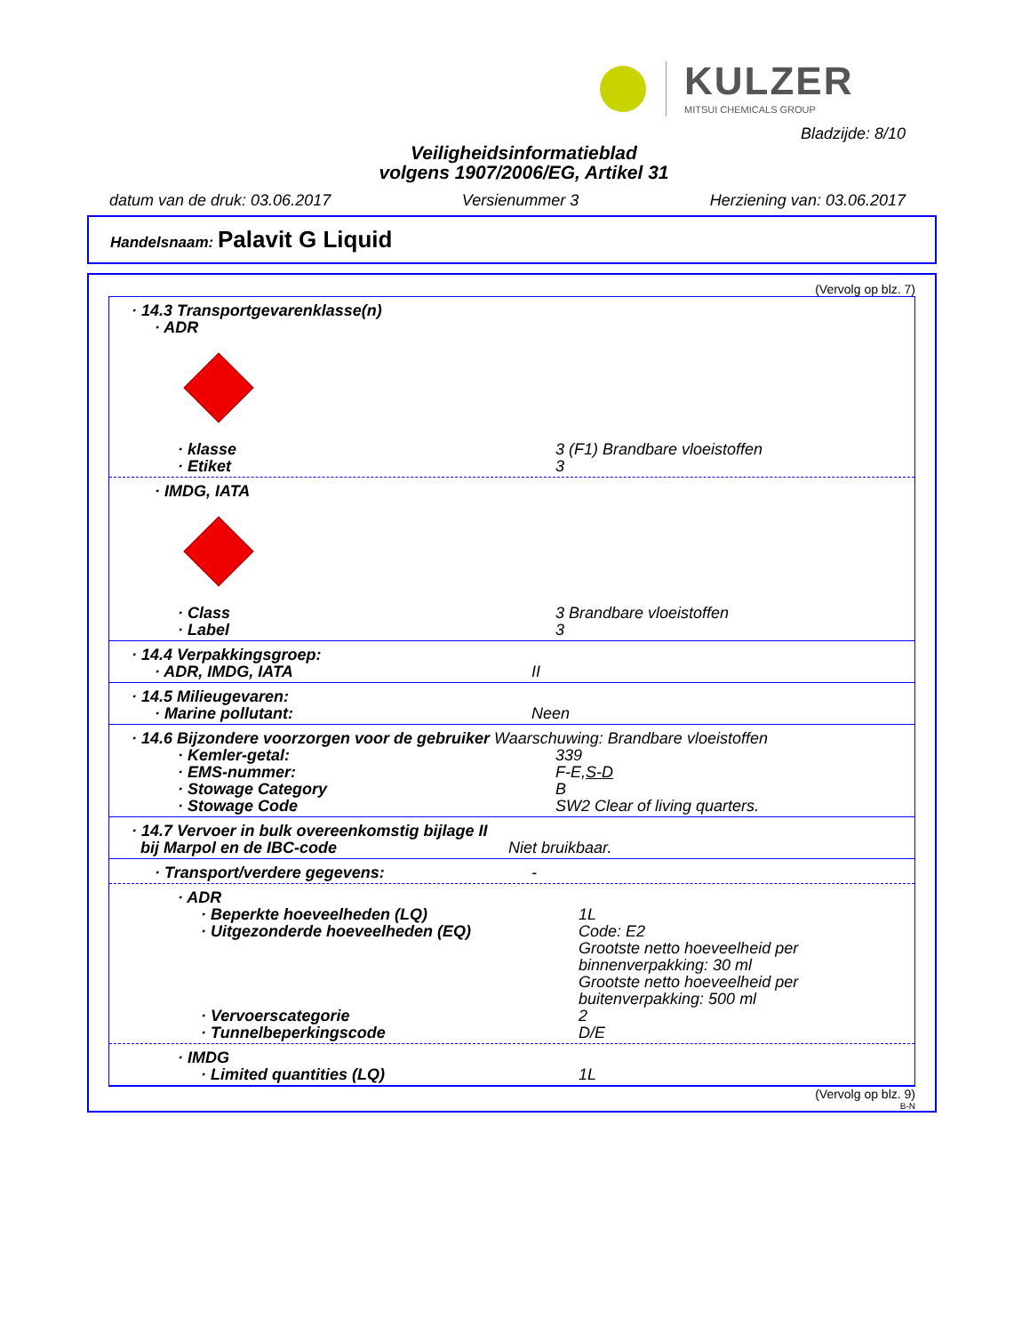KULZER
MITSUI CHEMICALS GROUP
Bladzijde: 8/10
Veiligheidsinformatieblad
volgens 1907/2006/EG, Artikel 31
datum van de druk: 03.06.2017 Versienummer 3 Herziening van: 03.06.2017
Handelsnaam: Palavit G Liquid
(Vervolg op blz. 7)
· 14.3 Transportgevarenklasse(n)
· ADR
· klasse 3 (F1) Brandbare vloeistoffen
· Etiket 3
· IMDG, IATA
· Class 3 Brandbare vloeistoffen
· Label 3
· 14.4 Verpakkingsgroep:
· ADR, IMDG, IATA II
· 14.5 Milieugevaren:
· Marine pollutant: Neen
· 14.6 Bijzondere voorzorgen voor de gebruiker Waarschuwing: Brandbare vloeistoffen
· Kemler-getal: 339
· EMS-nummer: F-E,S-D
· Stowage Category B
· Stowage Code SW2 Clear of living quarters.
· 14.7 Vervoer in bulk overeenkomstig bijlage II
bij Marpol en de IBC-code Niet bruikbaar.
· Transport/verdere gegevens: -
· ADR
· Beperkte hoeveelheden (LQ) 1L
· Uitgezonderde hoeveelheden (EQ) Code: E2
Grootste netto hoeveelheid per binnenverpakking: 30 ml
Grootste netto hoeveelheid per buitenverpakking: 500 ml
· Vervoerscategorie 2
· Tunnelbeperkingscode D/E
· IMDG
· Limited quantities (LQ) 1L
(Vervolg op blz. 9)
B-N